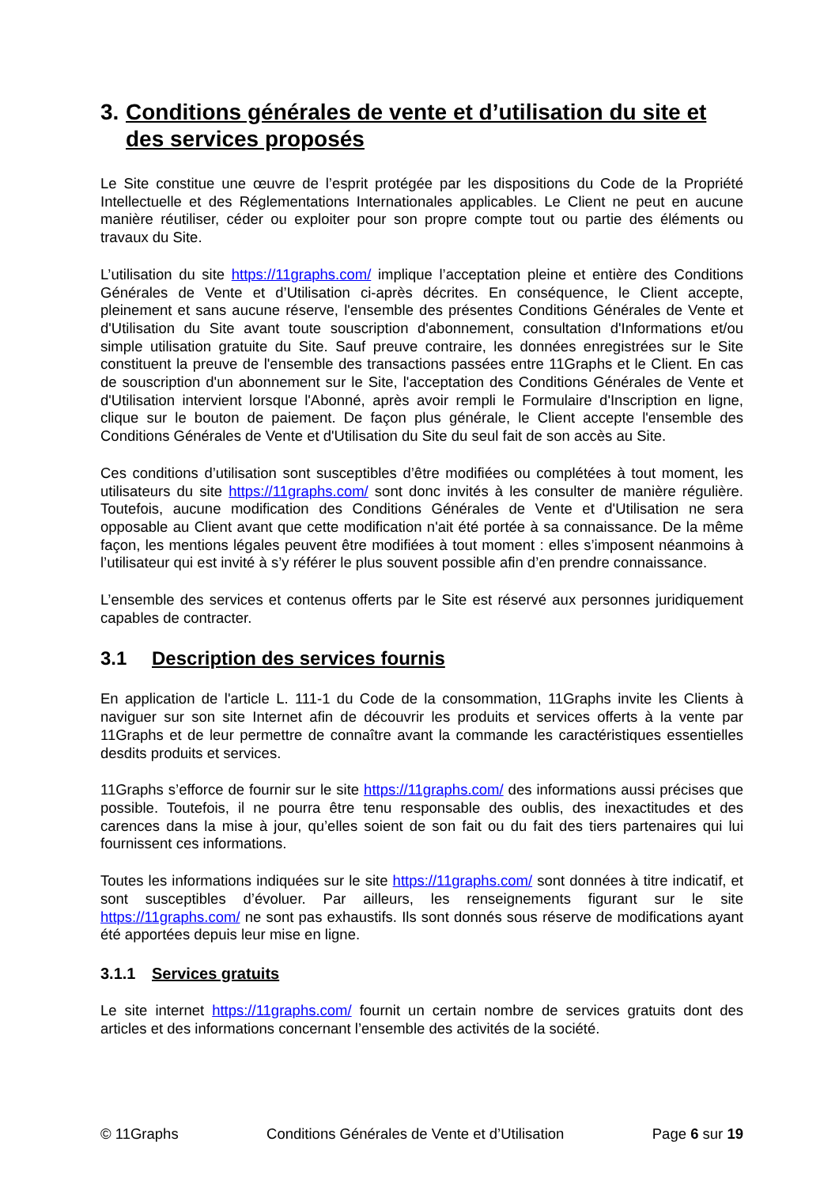3. Conditions générales de vente et d’utilisation du site et des services proposés
Le Site constitue une œuvre de l’esprit protégée par les dispositions du Code de la Propriété Intellectuelle et des Réglementations Internationales applicables. Le Client ne peut en aucune manière réutiliser, céder ou exploiter pour son propre compte tout ou partie des éléments ou travaux du Site.
L’utilisation du site https://11graphs.com/ implique l’acceptation pleine et entière des Conditions Générales de Vente et d’Utilisation ci-après décrites. En conséquence, le Client accepte, pleinement et sans aucune réserve, l'ensemble des présentes Conditions Générales de Vente et d'Utilisation du Site avant toute souscription d'abonnement, consultation d'Informations et/ou simple utilisation gratuite du Site. Sauf preuve contraire, les données enregistrées sur le Site constituent la preuve de l'ensemble des transactions passées entre 11Graphs et le Client. En cas de souscription d'un abonnement sur le Site, l'acceptation des Conditions Générales de Vente et d'Utilisation intervient lorsque l'Abonné, après avoir rempli le Formulaire d'Inscription en ligne, clique sur le bouton de paiement. De façon plus générale, le Client accepte l'ensemble des Conditions Générales de Vente et d'Utilisation du Site du seul fait de son accès au Site.
Ces conditions d’utilisation sont susceptibles d’être modifiées ou complétées à tout moment, les utilisateurs du site https://11graphs.com/ sont donc invités à les consulter de manière régulière. Toutefois, aucune modification des Conditions Générales de Vente et d'Utilisation ne sera opposable au Client avant que cette modification n'ait été portée à sa connaissance. De la même façon, les mentions légales peuvent être modifiées à tout moment : elles s’imposent néanmoins à l’utilisateur qui est invité à s’y référer le plus souvent possible afin d’en prendre connaissance.
L’ensemble des services et contenus offerts par le Site est réservé aux personnes juridiquement capables de contracter.
3.1 Description des services fournis
En application de l'article L. 111-1 du Code de la consommation, 11Graphs invite les Clients à naviguer sur son site Internet afin de découvrir les produits et services offerts à la vente par 11Graphs et de leur permettre de connaître avant la commande les caractéristiques essentielles desdits produits et services.
11Graphs s’efforce de fournir sur le site https://11graphs.com/ des informations aussi précises que possible. Toutefois, il ne pourra être tenu responsable des oublis, des inexactitudes et des carences dans la mise à jour, qu’elles soient de son fait ou du fait des tiers partenaires qui lui fournissent ces informations.
Toutes les informations indiquées sur le site https://11graphs.com/ sont données à titre indicatif, et sont susceptibles d’évoluer. Par ailleurs, les renseignements figurant sur le site https://11graphs.com/ ne sont pas exhaustifs. Ils sont donnés sous réserve de modifications ayant été apportées depuis leur mise en ligne.
3.1.1 Services gratuits
Le site internet https://11graphs.com/ fournit un certain nombre de services gratuits dont des articles et des informations concernant l’ensemble des activités de la société.
© 11Graphs Conditions Générales de Vente et d’Utilisation Page 6 sur 19